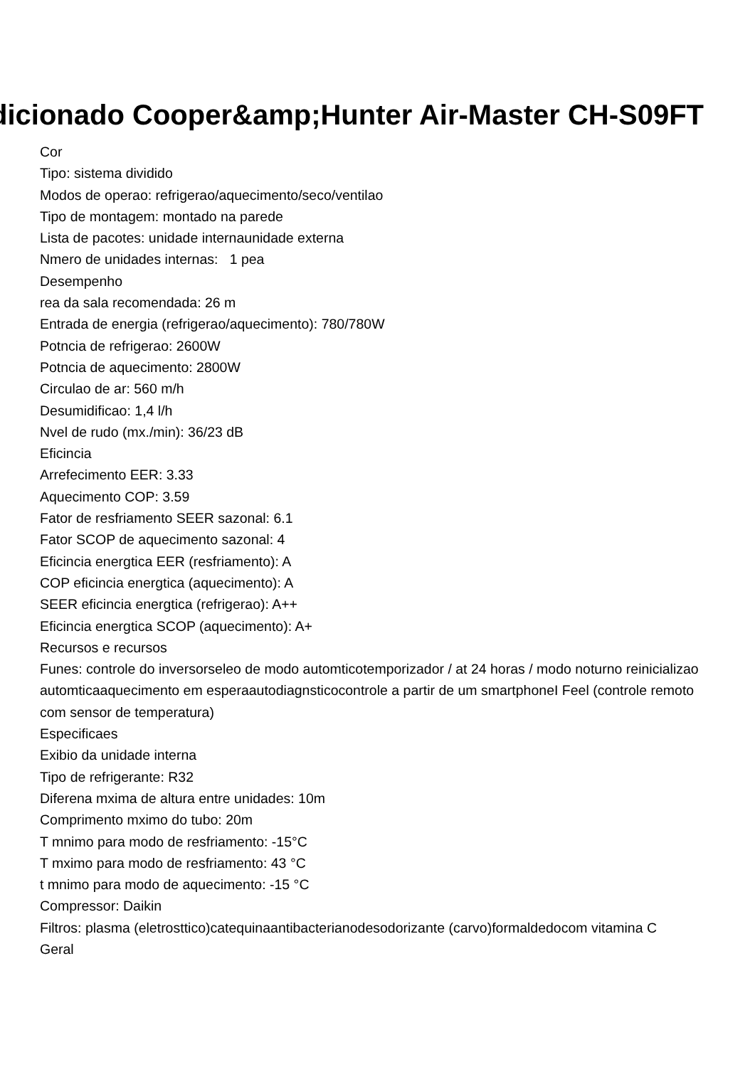dicionado Cooper&amp;Hunter Air-Master CH-S09FT
Cor
Tipo: sistema dividido
Modos de operao: refrigerao/aquecimento/seco/ventilao
Tipo de montagem: montado na parede
Lista de pacotes: unidade internaunidade externa
Nmero de unidades internas: 1 pea
Desempenho
rea da sala recomendada: 26 m
Entrada de energia (refrigerao/aquecimento): 780/780W
Potncia de refrigerao: 2600W
Potncia de aquecimento: 2800W
Circulao de ar: 560 m/h
Desumidificao: 1,4 l/h
Nvel de rudo (mx./min): 36/23 dB
Eficincia
Arrefecimento EER: 3.33
Aquecimento COP: 3.59
Fator de resfriamento SEER sazonal: 6.1
Fator SCOP de aquecimento sazonal: 4
Eficincia energtica EER (resfriamento): A
COP eficincia energtica (aquecimento): A
SEER eficincia energtica (refrigerao): A++
Eficincia energtica SCOP (aquecimento): A+
Recursos e recursos
Funes: controle do inversorseleo de modo automticotemporizador / at 24 horas / modo noturno reinicializao automticaaquecimento em esperaautodiagnsticocontrole a partir de um smartphoneI Feel (controle remoto com sensor de temperatura)
Especificaes
Exibio da unidade interna
Tipo de refrigerante: R32
Diferena mxima de altura entre unidades: 10m
Comprimento mximo do tubo: 20m
T mnimo para modo de resfriamento: -15°C
T mximo para modo de resfriamento: 43 °C
t mnimo para modo de aquecimento: -15 °C
Compressor: Daikin
Filtros: plasma (eletrosttico)catequinaantibacterianodesodorizante (carvo)formaldedocom vitamina C
Geral